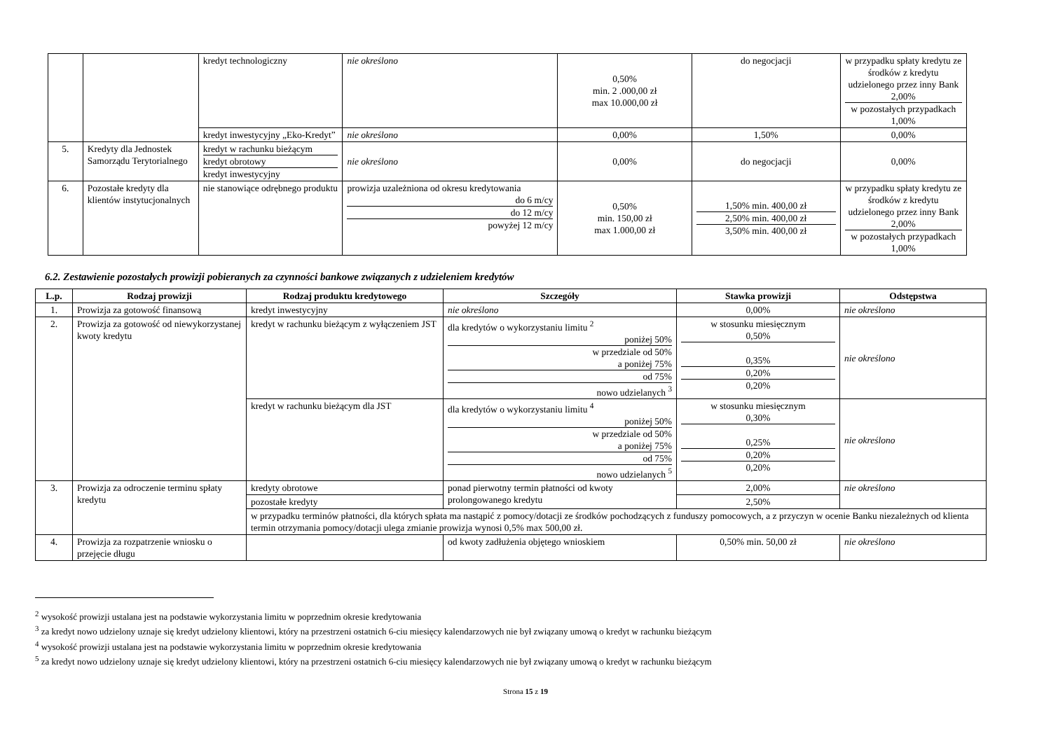| | | kredyt technologiczny | nie określono | 0,50% min. 2 .000,00 zł max 10.000,00 zł | do negocjacji | w przypadku spłaty kredytu ze środków z kredytu udzielonego przez inny Bank 2,00% w pozostałych przypadkach 1,00% |
| | | kredyt inwestycyjny „Eko-Kredyt” | nie określono | 0,00% | 1,50% | 0,00% |
| 5. | Kredyty dla Jednostek Samorządu Terytorialnego | kredyt w rachunku bieżącym kredyt obrotowy kredyt inwestycyjny | nie określono | 0,00% | do negocjacji | 0,00% |
| 6. | Pozostałe kredyty dla klientów instytucjonalnych | nie stanowiące odrębnego produktu | prowizja uzależniona od okresu kredytowania do 6 m/cy do 12 m/cy powyżej 12 m/cy | 0,50% min. 150,00 zł max 1.000,00 zł | 1,50% min. 400,00 zł 2,50% min. 400,00 zł 3,50% min. 400,00 zł | w przypadku spłaty kredytu ze środków z kredytu udzielonego przez inny Bank 2,00% w pozostałych przypadkach 1,00% |
6.2. Zestawienie pozostałych prowizji pobieranych za czynności bankowe związanych z udzieleniem kredytów
| L.p. | Rodzaj prowizji | Rodzaj produktu kredytowego | Szczegóły | Stawka prowizji | Odstępstwa |
| --- | --- | --- | --- | --- | --- |
| 1. | Prowizja za gotowość finansową | kredyt inwestycyjny | nie określono | 0,00% | nie określono |
| 2. | Prowizja za gotowość od niewykorzystanej kwoty kredytu | kredyt w rachunku bieżącym z wyłączeniem JST | dla kredytów o wykorzystaniu limitu <sup>2</sup> poniżej 50% w przedziale od 50% a poniżej 75% od 75% nowo udzielanych <sup>3</sup> | w stosunku miesięcznym 0,50% 0,35% 0,20% 0,20% | nie określono |
| | | kredyt w rachunku bieżącym dla JST | dla kredytów o wykorzystaniu limitu <sup>4</sup> poniżej 50% w przedziale od 50% a poniżej 75% od 75% nowo udzielanych <sup>5</sup> | w stosunku miesięcznym 0,30% 0,25% 0,20% 0,20% | nie określono |
| 3. | Prowizja za odroczenie terminu spłaty kredytu | kredyty obrotowe | ponad pierwotny termin płatności od kwoty prolongowanego kredytu | 2,00% | nie określono |
| | | pozostałe kredyty | | 2,50% | |
| | | w przypadku terminów płatności, dla których spłata ma nastąpić z pomocy/dotacji ze środków pochodzących z funduszy pomocowych, a z przyczyn w ocenie Banku niezależnych od klienta termin otrzymania pomocy/dotacji ulega zmianie prowizja wynosi 0,5% max 500,00 zł. | | | |
| 4. | Prowizja za rozpatrzenie wniosku o przejęcie długu | | od kwoty zadłużenia objętego wnioskiem | 0,50% min. 50,00 zł | nie określono |
<sup>2</sup> wysokość prowizji ustalana jest na podstawie wykorzystania limitu w poprzednim okresie kredytowania
<sup>3</sup> za kredyt nowo udzielony uznaje się kredyt udzielony klientowi, który na przestrzeni ostatnich 6-ciu miesięcy kalendarzowych nie był związany umową o kredyt w rachunku bieżącym
<sup>4</sup> wysokość prowizji ustalana jest na podstawie wykorzystania limitu w poprzednim okresie kredytowania
<sup>5</sup> za kredyt nowo udzielony uznaje się kredyt udzielony klientowi, który na przestrzeni ostatnich 6-ciu miesięcy kalendarzowych nie był związany umową o kredyt w rachunku bieżącym
Strona 15 z 19